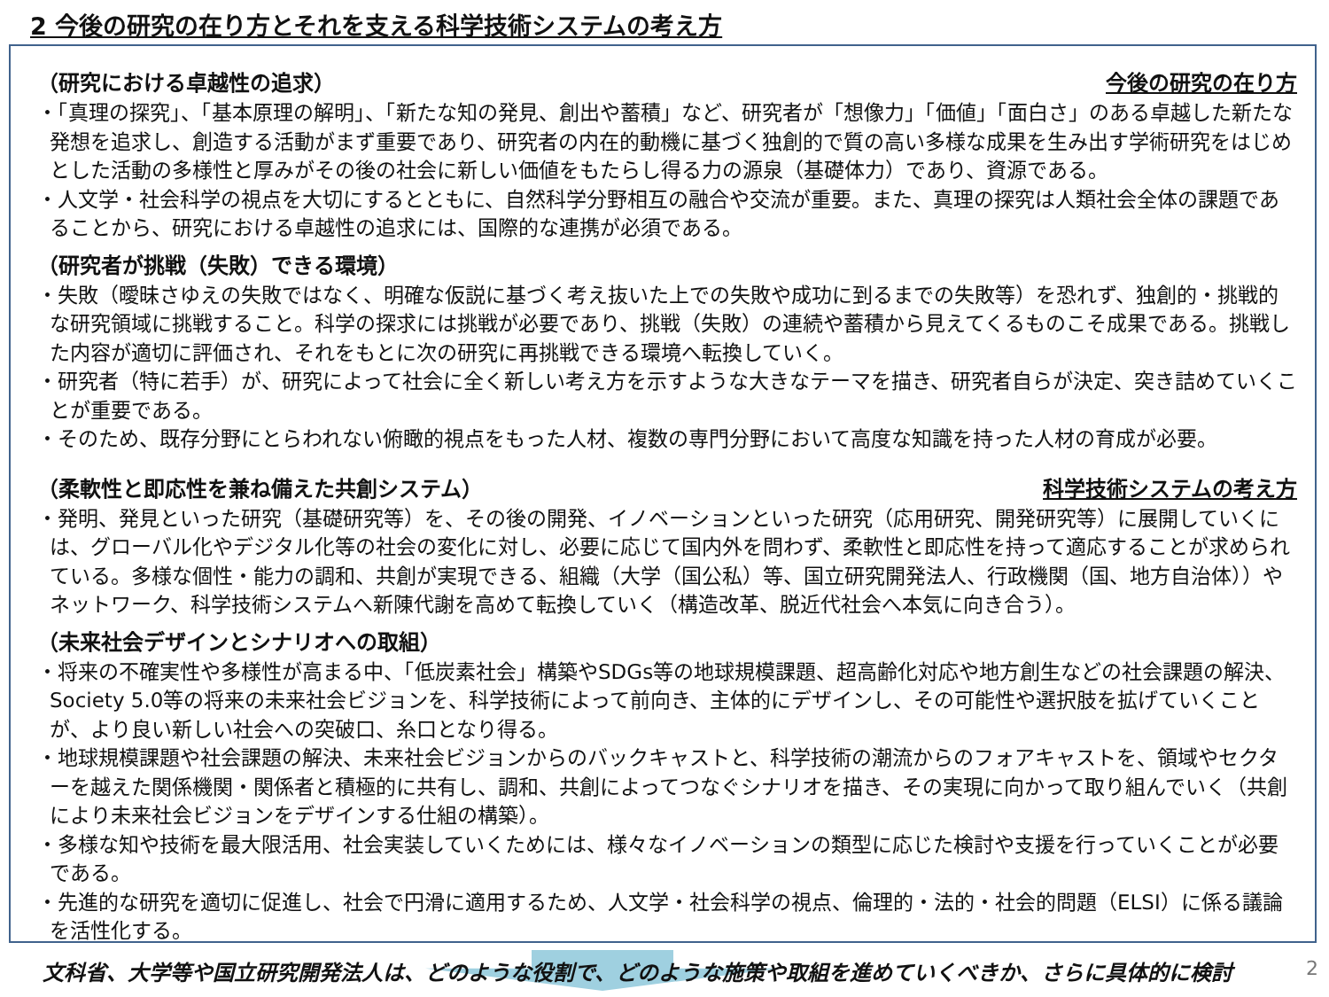2 今後の研究の在り方とそれを支える科学技術システムの考え方
（研究における卓越性の追求） 今後の研究の在り方
・「真理の探究」、「基本原理の解明」、「新たな知の発見、創出や蓄積」など、研究者が「想像力」「価値」「面白さ」のある卓越した新たな発想を追求し、創造する活動がまず重要であり、研究者の内在的動機に基づく独創的で質の高い多様な成果を生み出す学術研究をはじめとした活動の多様性と厚みがその後の社会に新しい価値をもたらし得る力の源泉（基礎体力）であり、資源である。
・人文学・社会科学の視点を大切にするとともに、自然科学分野相互の融合や交流が重要。また、真理の探究は人類社会全体の課題であることから、研究における卓越性の追求には、国際的な連携が必須である。
（研究者が挑戦（失敗）できる環境）
・失敗（曖昧さゆえの失敗ではなく、明確な仮説に基づく考え抜いた上での失敗や成功に到るまでの失敗等）を恐れず、独創的・挑戦的な研究領域に挑戦すること。科学の探求には挑戦が必要であり、挑戦（失敗）の連続や蓄積から見えてくるものこそ成果である。挑戦した内容が適切に評価され、それをもとに次の研究に再挑戦できる環境へ転換していく。
・研究者（特に若手）が、研究によって社会に全く新しい考え方を示すような大きなテーマを描き、研究者自らが決定、突き詰めていくことが重要である。
・そのため、既存分野にとらわれない俯瞰的視点をもった人材、複数の専門分野において高度な知識を持った人材の育成が必要。
（柔軟性と即応性を兼ね備えた共創システム） 科学技術システムの考え方
・発明、発見といった研究（基礎研究等）を、その後の開発、イノベーションといった研究（応用研究、開発研究等）に展開していくには、グローバル化やデジタル化等の社会の変化に対し、必要に応じて国内外を問わず、柔軟性と即応性を持って適応することが求められている。多様な個性・能力の調和、共創が実現できる、組織（大学（国公私）等、国立研究開発法人、行政機関（国、地方自治体））やネットワーク、科学技術システムへ新陳代謝を高めて転換していく（構造改革、脱近代社会へ本気に向き合う）。
（未来社会デザインとシナリオへの取組）
・将来の不確実性や多様性が高まる中、「低炭素社会」構築やSDGs等の地球規模課題、超高齢化対応や地方創生などの社会課題の解決、Society 5.0等の将来の未来社会ビジョンを、科学技術によって前向き、主体的にデザインし、その可能性や選択肢を拡げていくことが、より良い新しい社会への突破口、糸口となり得る。
・地球規模課題や社会課題の解決、未来社会ビジョンからのバックキャストと、科学技術の潮流からのフォアキャストを、領域やセクターを越えた関係機関・関係者と積極的に共有し、調和、共創によってつなぐシナリオを描き、その実現に向かって取り組んでいく（共創により未来社会ビジョンをデザインする仕組の構築）。
・多様な知や技術を最大限活用、社会実装していくためには、様々なイノベーションの類型に応じた検討や支援を行っていくことが必要である。
・先進的な研究を適切に促進し、社会で円滑に適用するため、人文学・社会科学の視点、倫理的・法的・社会的問題（ELSI）に係る議論を活性化する。
文科省、大学等や国立研究開発法人は、どのような役割で、どのような施策や取組を進めていくべきか、さらに具体的に検討
2